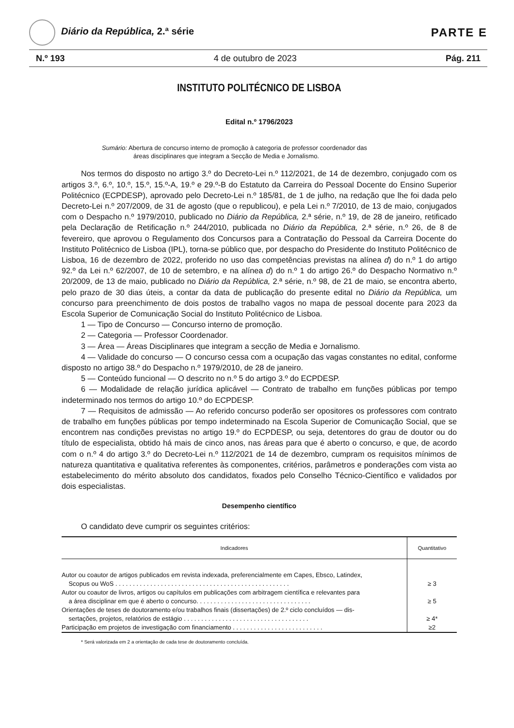Diário da República, 2.ª série
PARTE E
N.º 193 4 de outubro de 2023 Pág. 211
INSTITUTO POLITÉCNICO DE LISBOA
Edital n.º 1796/2023
Sumário: Abertura de concurso interno de promoção à categoria de professor coordenador das
áreas disciplinares que integram a Secção de Media e Jornalismo.
Nos termos do disposto no artigo 3.º do Decreto-Lei n.º 112/2021, de 14 de dezembro, conjugado com os artigos 3.º, 6.º, 10.º, 15.º, 15.º-A, 19.º e 29.º-B do Estatuto da Carreira do Pessoal Docente do Ensino Superior Politécnico (ECPDESP), aprovado pelo Decreto-Lei n.º 185/81, de 1 de julho, na redação que lhe foi dada pelo Decreto-Lei n.º 207/2009, de 31 de agosto (que o republicou), e pela Lei n.º 7/2010, de 13 de maio, conjugados com o Despacho n.º 1979/2010, publicado no Diário da República, 2.ª série, n.º 19, de 28 de janeiro, retificado pela Declaração de Retificação n.º 244/2010, publicada no Diário da República, 2.ª série, n.º 26, de 8 de fevereiro, que aprovou o Regulamento dos Concursos para a Contratação do Pessoal da Carreira Docente do Instituto Politécnico de Lisboa (IPL), torna-se público que, por despacho do Presidente do Instituto Politécnico de Lisboa, 16 de dezembro de 2022, proferido no uso das competências previstas na alínea d) do n.º 1 do artigo 92.º da Lei n.º 62/2007, de 10 de setembro, e na alínea d) do n.º 1 do artigo 26.º do Despacho Normativo n.º 20/2009, de 13 de maio, publicado no Diário da República, 2.ª série, n.º 98, de 21 de maio, se encontra aberto, pelo prazo de 30 dias úteis, a contar da data de publicação do presente edital no Diário da República, um concurso para preenchimento de dois postos de trabalho vagos no mapa de pessoal docente para 2023 da Escola Superior de Comunicação Social do Instituto Politécnico de Lisboa.
1 — Tipo de Concurso — Concurso interno de promoção.
2 — Categoria — Professor Coordenador.
3 — Área — Áreas Disciplinares que integram a secção de Media e Jornalismo.
4 — Validade do concurso — O concurso cessa com a ocupação das vagas constantes no edital, conforme disposto no artigo 38.º do Despacho n.º 1979/2010, de 28 de janeiro.
5 — Conteúdo funcional — O descrito no n.º 5 do artigo 3.º do ECPDESP.
6 — Modalidade de relação jurídica aplicável — Contrato de trabalho em funções públicas por tempo indeterminado nos termos do artigo 10.º do ECPDESP.
7 — Requisitos de admissão — Ao referido concurso poderão ser opositores os professores com contrato de trabalho em funções públicas por tempo indeterminado na Escola Superior de Comunicação Social, que se encontrem nas condições previstas no artigo 19.º do ECPDESP, ou seja, detentores do grau de doutor ou do título de especialista, obtido há mais de cinco anos, nas áreas para que é aberto o concurso, e que, de acordo com o n.º 4 do artigo 3.º do Decreto-Lei n.º 112/2021 de 14 de dezembro, cumpram os requisitos mínimos de natureza quantitativa e qualitativa referentes às componentes, critérios, parâmetros e ponderações com vista ao estabelecimento do mérito absoluto dos candidatos, fixados pelo Conselho Técnico-Científico e validados por dois especialistas.
Desempenho científico
O candidato deve cumprir os seguintes critérios:
| Indicadores | Quantitativo |
| --- | --- |
| Autor ou coautor de artigos publicados em revista indexada, preferencialmente em Capes, Ebsco, Latindex, Scopus ou WoS . . . . . . . . . . . . . . . . . . . . . . . . . . . . . . . . . . . . . . . . . . . . . . . . . . | ≥ 3 |
| Autor ou coautor de livros, artigos ou capítulos em publicações com arbitragem científica e relevantes para a área disciplinar em que é aberto o concurso. . . . . . . . . . . . . . . . . . . . . . . . . . . . . . . . . | ≥ 5 |
| Orientações de teses de doutoramento e/ou trabalhos finais (dissertações) de 2.º ciclo concluídos — dis- sertações, projetos, relatórios de estágio . . . . . . . . . . . . . . . . . . . . . . . . . . . . . . . . . . . . | ≥ 4* |
| Participação em projetos de investigação com financiamento . . . . . . . . . . . . . . . . . . . . . . . . . . | ≥2 |
* Será valorizada em 2 a orientação de cada tese de doutoramento concluída.